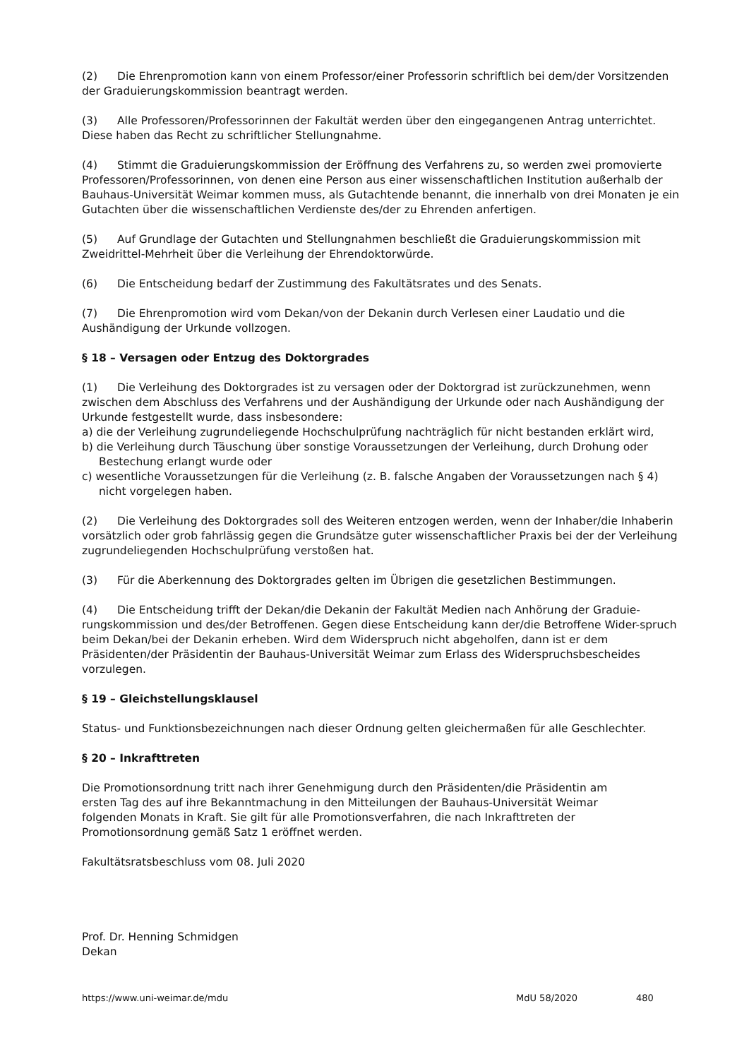(2) Die Ehrenpromotion kann von einem Professor/einer Professorin schriftlich bei dem/der Vorsitzenden der Graduierungskommission beantragt werden.
(3) Alle Professoren/Professorinnen der Fakultät werden über den eingegangenen Antrag unterrichtet. Diese haben das Recht zu schriftlicher Stellungnahme.
(4) Stimmt die Graduierungskommission der Eröffnung des Verfahrens zu, so werden zwei promovierte Professoren/Professorinnen, von denen eine Person aus einer wissenschaftlichen Institution außerhalb der Bauhaus-Universität Weimar kommen muss, als Gutachtende benannt, die innerhalb von drei Monaten je ein Gutachten über die wissenschaftlichen Verdienste des/der zu Ehrenden anfertigen.
(5) Auf Grundlage der Gutachten und Stellungnahmen beschließt die Graduierungskommission mit Zweidrittel-Mehrheit über die Verleihung der Ehrendoktorwürde.
(6) Die Entscheidung bedarf der Zustimmung des Fakultätsrates und des Senats.
(7) Die Ehrenpromotion wird vom Dekan/von der Dekanin durch Verlesen einer Laudatio und die Aushändigung der Urkunde vollzogen.
§ 18 – Versagen oder Entzug des Doktorgrades
(1) Die Verleihung des Doktorgrades ist zu versagen oder der Doktorgrad ist zurückzunehmen, wenn zwischen dem Abschluss des Verfahrens und der Aushändigung der Urkunde oder nach Aushändigung der Urkunde festgestellt wurde, dass insbesondere:
a) die der Verleihung zugrundeliegende Hochschulprüfung nachträglich für nicht bestanden erklärt wird,
b) die Verleihung durch Täuschung über sonstige Voraussetzungen der Verleihung, durch Drohung oder Bestechung erlangt wurde oder
c) wesentliche Voraussetzungen für die Verleihung (z. B. falsche Angaben der Voraussetzungen nach § 4) nicht vorgelegen haben.
(2) Die Verleihung des Doktorgrades soll des Weiteren entzogen werden, wenn der Inhaber/die Inhaberin vorsätzlich oder grob fahrlässig gegen die Grundsätze guter wissenschaftlicher Praxis bei der der Verleihung zugrundeliegenden Hochschulprüfung verstoßen hat.
(3) Für die Aberkennung des Doktorgrades gelten im Übrigen die gesetzlichen Bestimmungen.
(4) Die Entscheidung trifft der Dekan/die Dekanin der Fakultät Medien nach Anhörung der Graduie-rungskommission und des/der Betroffenen. Gegen diese Entscheidung kann der/die Betroffene Wider-spruch beim Dekan/bei der Dekanin erheben. Wird dem Widerspruch nicht abgeholfen, dann ist er dem Präsidenten/der Präsidentin der Bauhaus-Universität Weimar zum Erlass des Widerspruchsbescheides vorzulegen.
§ 19 – Gleichstellungsklausel
Status- und Funktionsbezeichnungen nach dieser Ordnung gelten gleichermaßen für alle Geschlechter.
§ 20 – Inkrafttreten
Die Promotionsordnung tritt nach ihrer Genehmigung durch den Präsidenten/die Präsidentin am ersten Tag des auf ihre Bekanntmachung in den Mitteilungen der Bauhaus-Universität Weimar folgenden Monats in Kraft. Sie gilt für alle Promotionsverfahren, die nach Inkrafttreten der Promotionsordnung gemäß Satz 1 eröffnet werden.
Fakultätsratsbeschluss vom 08. Juli 2020
Prof. Dr. Henning Schmidgen
Dekan
https://www.uni-weimar.de/mdu MdU 58/2020 480